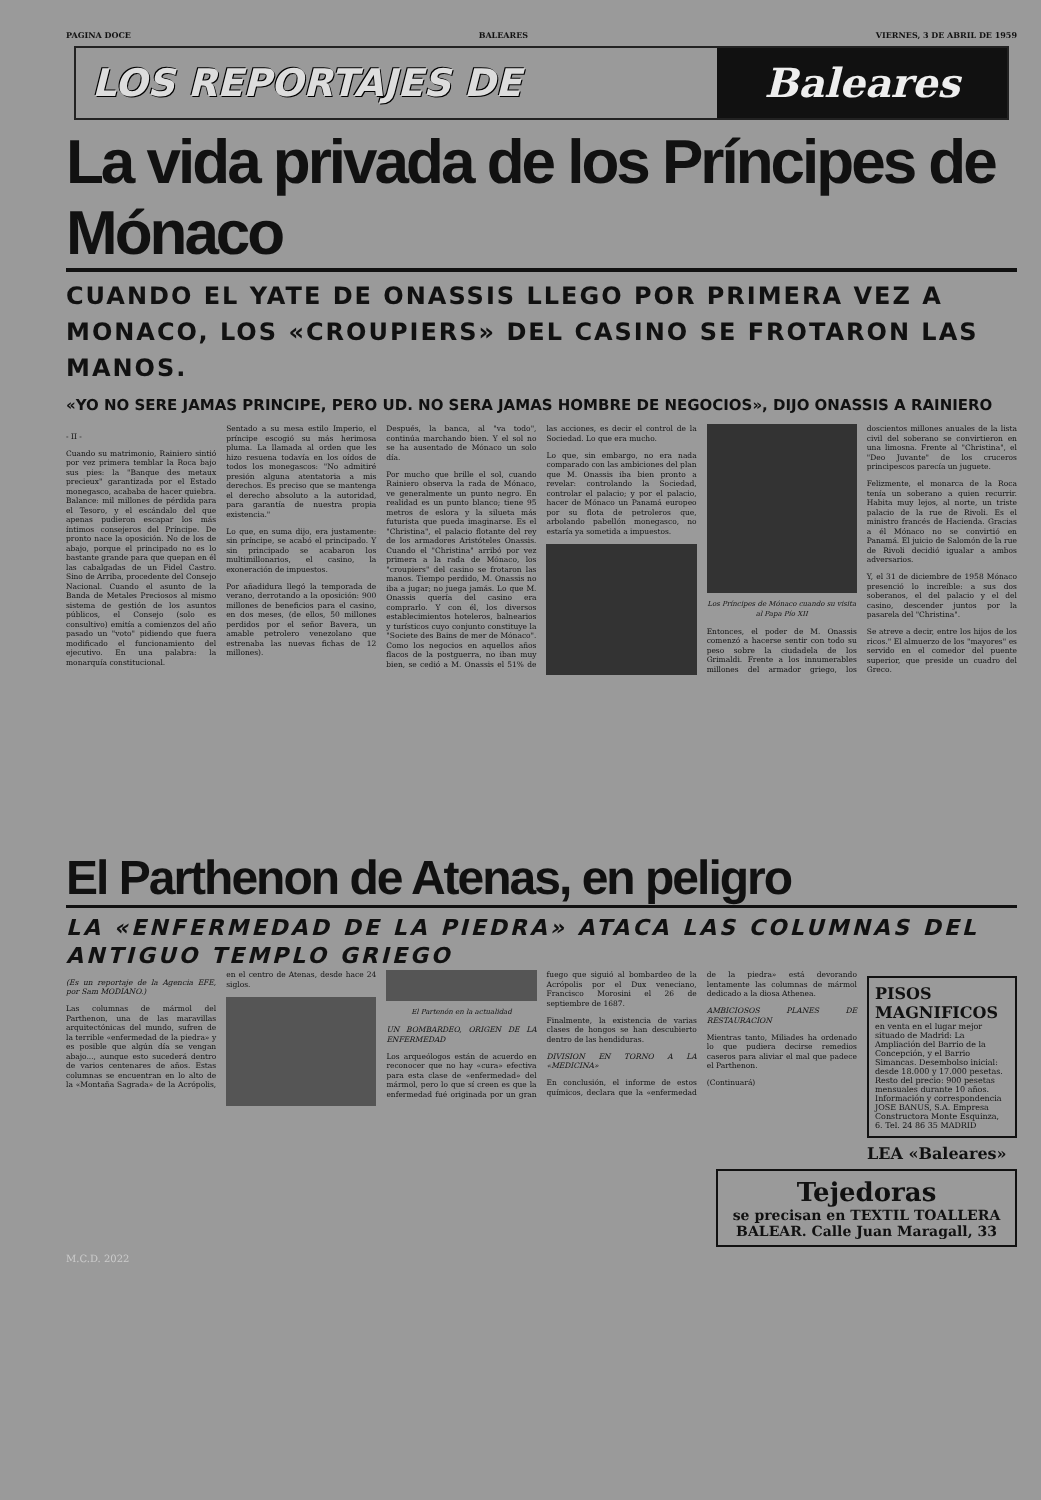PAGINA DOCE BALEARES VIERNES, 3 DE ABRIL DE 1959
LOS REPORTAJES DE
Baleares
La vida privada de los Príncipes de Mónaco
CUANDO EL YATE DE ONASSIS LLEGO POR PRIMERA VEZ A MONACO, LOS «CROUPIERS» DEL CASINO SE FROTARON LAS MANOS.
«YO NO SERE JAMAS PRINCIPE, PERO UD. NO SERA JAMAS HOMBRE DE NEGOCIOS», DIJO ONASSIS A RAINIERO
- II -
Cuando su matrimonio, Rainiero sintió por vez primera temblar la Roca bajo sus pies: la "Banque des metaux precieux" garantizada por el Estado monegasco, acababa de hacer quiebra. Balance: mil millones de pérdida para el Tesoro, y el escándalo del que apenas pudieron escapar los más íntimos consejeros del Príncipe. De pronto nace la oposición. No de los de abajo, porque el principado no es lo bastante grande para que quepan en él las cabalgadas de un Fidel Castro. Sino de Arriba, procedente del Consejo Nacional. Cuando el asunto de la Banda de Metales Preciosos al mismo sistema de gestión de los asuntos públicos, el Consejo (solo es consultivo) emitía a comienzos del año pasado un "voto" pidiendo que fuera modificado el funcionamiento del ejecutivo. En una palabra: la monarquía constitucional.
Sentado a su mesa estilo Imperio, el príncipe escogió su más herimosa pluma. La llamada al orden que les hizo resuena todavía en los oídos de todos los monegascos: "No admitiré presión alguna atentatoria a mis derechos. Es preciso que se mantenga el derecho absoluto a la autoridad, para garantía de nuestra propia existencia."
Lo que, en suma dijo, era justamente: sin príncipe, se acabó el principado. Y sin principado se acabaron los multimillonarios, el casino, la exoneración de impuestos.
Por añadidura llegó la temporada de verano, derrotando a la oposición: 900 millones de beneficios para el casino, en dos meses, (de ellos, 50 millones perdidos por el señor Bavera, un amable petrolero venezolano que estrenaba las nuevas fichas de 12 millones).
Después, la banca, al "va todo", continúa marchando bien. Y el sol no se ha ausentado de Mónaco un solo día.
Por mucho que brille el sol, cuando Rainiero observa la rada de Mónaco, ve generalmente un punto negro. En realidad es un punto blanco; tiene 95 metros de eslora y la silueta más futurista que pueda imaginarse. Es el "Christina", el palacio flotante del rey de los armadores Aristóteles Onassis. Cuando el "Christina" arribó por vez primera a la rada de Mónaco, los "croupiers" del casino se frotaron las manos. Tiempo perdido, M. Onassis no iba a jugar; no juega jamás. Lo que M. Onassis quería del casino era comprarlo. Y con él, los diversos establecimientos hoteleros, balnearios y turísticos cuyo conjunto constituye la "Societe des Bains de mer de Mónaco". Como los negocios en aquellos años flacos de la postguerra, no iban muy bien, se cedió a M. Onassis el 51% de las acciones, es decir el control de la Sociedad. Lo que era mucho.
Lo que, sin embargo, no era nada comparado con las ambiciones del plan que M. Onassis iba bien pronto a revelar: controlando la Sociedad, controlar el palacio; y por el palacio, hacer de Mónaco un Panamá europeo por su flota de petroleros que, arbolando pabellón monegasco, no estaría ya sometida a impuestos.
Los Príncipes de Mónaco cuando su visita al Papa Pío XII
Entonces, el poder de M. Onassis comenzó a hacerse sentir con todo su peso sobre la ciudadela de los Grimaldi. Frente a los innumerables millones del armador griego, los doscientos millones anuales de la lista civil del soberano se convirtieron en una limosna. Frente al "Christina", el "Deo Juvante" de los cruceros principescos parecía un juguete.
Felizmente, el monarca de la Roca tenía un soberano a quien recurrir. Habita muy lejos, al norte, un triste palacio de la rue de Rivoli. Es el ministro francés de Hacienda. Gracias a él Mónaco no se convirtió en Panamá. El juicio de Salomón de la rue de Rivoli decidió igualar a ambos adversarios.
Y, el 31 de diciembre de 1958 Mónaco presenció lo increíble: a sus dos soberanos, el del palacio y el del casino, descender juntos por la pasarela del "Christina".
Se atreve a decir, entre los hijos de los ricos." El almuerzo de los "mayores" es servido en el comedor del puente superior, que preside un cuadro del Greco.
El Parthenon de Atenas, en peligro
LA «ENFERMEDAD DE LA PIEDRA» ATACA LAS COLUMNAS DEL ANTIGUO TEMPLO GRIEGO
(Es un reportaje de la Agencia EFE, por Sam MODIANO.)
Las columnas de mármol del Parthenon, una de las maravillas arquitectónicas del mundo, sufren de la terrible «enfermedad de la piedra» y es posible que algún día se vengan abajo..., aunque esto sucederá dentro de varios centenares de años. Estas columnas se encuentran en lo alto de la «Montaña Sagrada» de la Acrópolis, en el centro de Atenas, desde hace 24 siglos.
El Partenón en la actualidad
UN BOMBARDEO, ORIGEN DE LA ENFERMEDAD
Los arqueólogos están de acuerdo en reconocer que no hay «cura» efectiva para esta clase de «enfermedad» del mármol, pero lo que sí creen es que la enfermedad fué originada por un gran fuego que siguió al bombardeo de la Acrópolis por el Dux veneciano, Francisco Morosini el 26 de septiembre de 1687.
Finalmente, la existencia de varias clases de hongos se han descubierto dentro de las hendiduras.
DIVISION EN TORNO A LA «MEDICINA»
En conclusión, el informe de estos químicos, declara que la «enfermedad de la piedra» está devorando lentamente las columnas de mármol dedicado a la diosa Athenea.
AMBICIOSOS PLANES DE RESTAURACION
Mientras tanto, Miliades ha ordenado lo que pudiera decirse remedios caseros para aliviar el mal que padece el Parthenon.
(Continuará)
PISOS MAGNIFICOS
en venta en el lugar mejor situado de Madrid: La Ampliación del Barrio de la Concepción, y el Barrio Simancas. Desembolso inicial: desde 18.000 y 17.000 pesetas. Resto del precio: 900 pesetas mensuales durante 10 años. Información y correspondencia JOSE BANUS, S.A. Empresa Constructora Monte Esquinza, 6. Tel. 24 86 35 MADRID
LEA «Baleares»
Tejedoras
se precisan en TEXTIL TOALLERA BALEAR. Calle Juan Maragall, 33
M.C.D. 2022